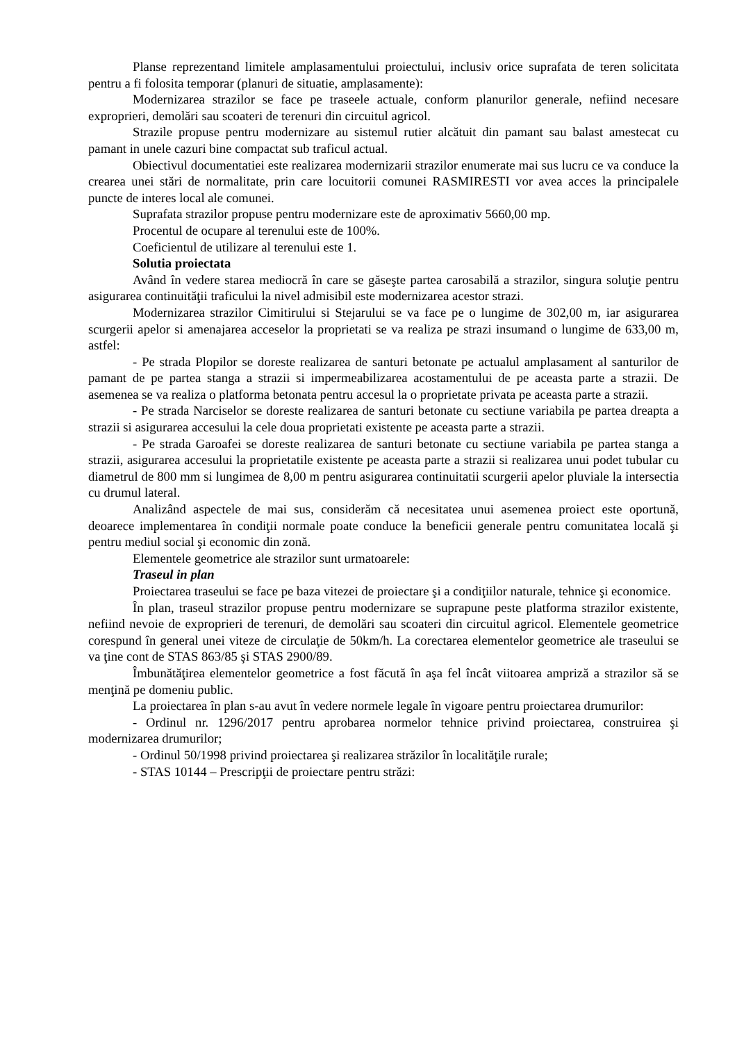Planse reprezentand limitele amplasamentului proiectului, inclusiv orice suprafata de teren solicitata pentru a fi folosita temporar (planuri de situatie, amplasamente):
Modernizarea strazilor se face pe traseele actuale, conform planurilor generale, nefiind necesare exproprieri, demolări sau scoateri de terenuri din circuitul agricol.
Strazile propuse pentru modernizare au sistemul rutier alcătuit din pamant sau balast amestecat cu pamant in unele cazuri bine compactat sub traficul actual.
Obiectivul documentatiei este realizarea modernizarii strazilor enumerate mai sus lucru ce va conduce la crearea unei stări de normalitate, prin care locuitorii comunei RASMIRESTI vor avea acces la principalele puncte de interes local ale comunei.
Suprafata strazilor propuse pentru modernizare este de aproximativ 5660,00 mp.
Procentul de ocupare al terenului este de 100%.
Coeficientul de utilizare al terenului este 1.
Solutia proiectata
Având în vedere starea mediocră în care se găseşte partea carosabilă a strazilor, singura soluţie pentru asigurarea continuităţii traficului la nivel admisibil este modernizarea acestor strazi.
Modernizarea strazilor Cimitirului si Stejarului se va face pe o lungime de 302,00 m, iar asigurarea scurgerii apelor si amenajarea acceselor la proprietati se va realiza pe strazi insumand o lungime de 633,00 m, astfel:
- Pe strada Plopilor se doreste realizarea de santuri betonate pe actualul amplasament al santurilor de pamant de pe partea stanga a strazii si impermeabilizarea acostamentului de pe aceasta parte a strazii. De asemenea se va realiza o platforma betonata pentru accesul la o proprietate privata pe aceasta parte a strazii.
- Pe strada Narciselor se doreste realizarea de santuri betonate cu sectiune variabila pe partea dreapta a strazii si asigurarea accesului la cele doua proprietati existente pe aceasta parte a strazii.
- Pe strada Garoafei se doreste realizarea de santuri betonate cu sectiune variabila pe partea stanga a strazii, asigurarea accesului la proprietatile existente pe aceasta parte a strazii si realizarea unui podet tubular cu diametrul de 800 mm si lungimea de 8,00 m pentru asigurarea continuitatii scurgerii apelor pluviale la intersectia cu drumul lateral.
Analizând aspectele de mai sus, considerăm că necesitatea unui asemenea proiect este oportună, deoarece implementarea în condiţii normale poate conduce la beneficii generale pentru comunitatea locală şi pentru mediul social şi economic din zonă.
Elementele geometrice ale strazilor sunt urmatoarele:
Traseul in plan
Proiectarea traseului se face pe baza vitezei de proiectare şi a condiţiilor naturale, tehnice şi economice.
În plan, traseul strazilor propuse pentru modernizare se suprapune peste platforma strazilor existente, nefiind nevoie de exproprieri de terenuri, de demolări sau scoateri din circuitul agricol. Elementele geometrice corespund în general unei viteze de circulaţie de 50km/h. La corectarea elementelor geometrice ale traseului se va ţine cont de STAS 863/85 şi STAS 2900/89.
Îmbunătăţirea elementelor geometrice a fost făcută în aşa fel încât viitoarea ampriză a strazilor să se menţină pe domeniu public.
La proiectarea în plan s-au avut în vedere normele legale în vigoare pentru proiectarea drumurilor:
- Ordinul nr. 1296/2017 pentru aprobarea normelor tehnice privind proiectarea, construirea şi modernizarea drumurilor;
- Ordinul 50/1998 privind proiectarea şi realizarea străzilor în localităţile rurale;
- STAS 10144 – Prescripţii de proiectare pentru străzi: